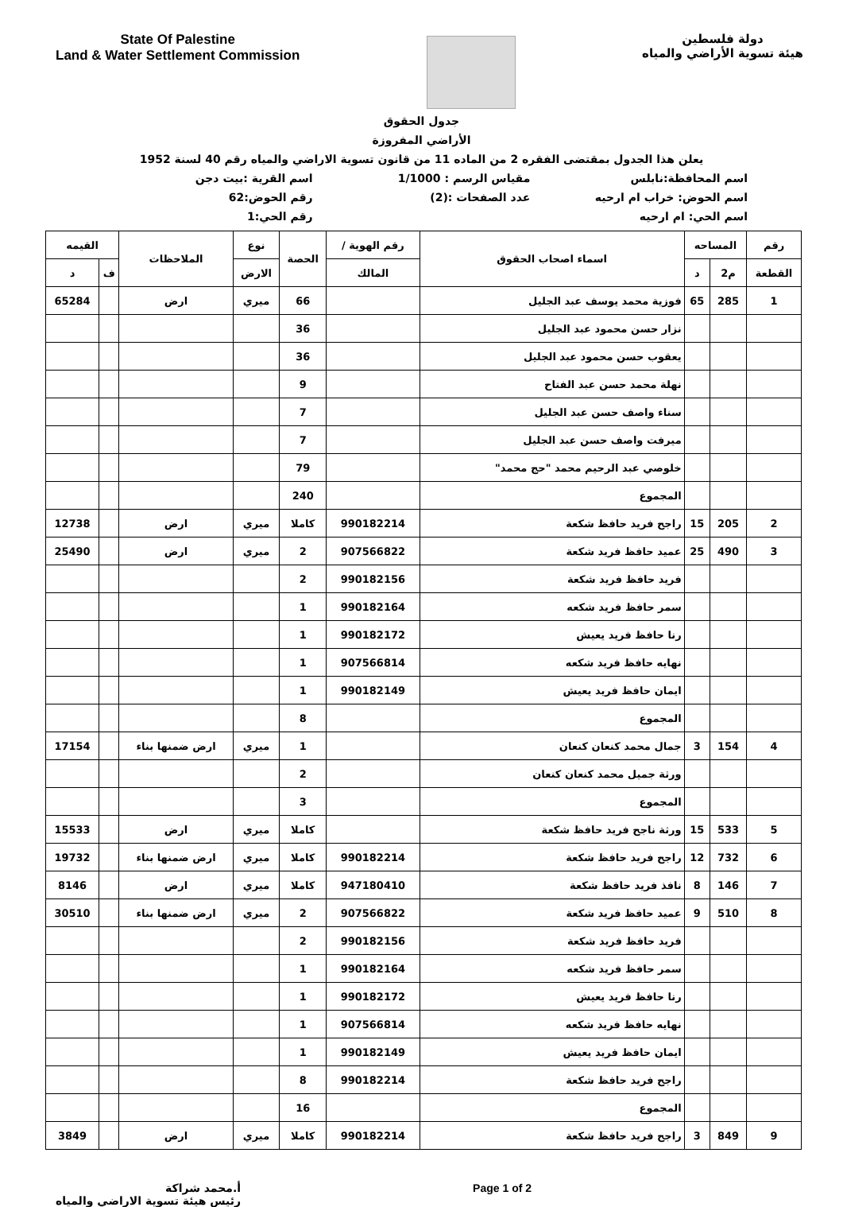State Of Palestine
Land & Water Settlement Commission
دولة فلسطين
هيئة تسوية الأراضي والمياه
جدول الحقوق
الأراضي المفروزة
يعلن هذا الجدول بمقتضى الفقره 2 من الماده 11 من قانون تسوية الاراضي والمياه رقم 40 لسنة 1952
اسم المحافظة:نابلس
مقياس الرسم : 1/1000
اسم القرية :بيت دجن
اسم الحوض: خراب ام ارحيه
عدد الصفحات :(2)
رقم الحوض:62
اسم الحي: ام ارحيه
رقم الحي:1
| رقم | المساحه | | اسماء اصحاب الحقوق | رقم الهوية / | الحصة | نوع | الملاحظات | القيمه | |
| --- | --- | --- | --- | --- | --- | --- | --- | --- | --- |
| القطعة | م2 | د | | المالك | | الارض | | ف | د |
| 1 | 285 | 65 | فوزية محمد يوسف عبد الجليل | | 66 | ميري | ارض | | 65284 |
| | | | نزار حسن محمود عبد الجليل | | 36 | | | | |
| | | | يعقوب حسن محمود عبد الجليل | | 36 | | | | |
| | | | نهلة محمد حسن عبد الفتاح | | 9 | | | | |
| | | | سناء واصف حسن عبد الجليل | | 7 | | | | |
| | | | ميرفت واصف حسن عبد الجليل | | 7 | | | | |
| | | | خلوصي عبد الرحيم محمد "حج محمد" | | 79 | | | | |
| | | | المجموع | | 240 | | | | |
| 2 | 205 | 15 | راجح فريد حافظ شكعة | 990182214 | كاملا | ميري | ارض | | 12738 |
| 3 | 490 | 25 | عميد حافظ فريد شكعة | 907566822 | 2 | ميري | ارض | | 25490 |
| | | | فريد حافظ فريد شكعة | 990182156 | 2 | | | | |
| | | | سمر حافظ فريد شكعه | 990182164 | 1 | | | | |
| | | | رنا حافظ فريد يعيش | 990182172 | 1 | | | | |
| | | | نهايه حافظ فريد شكعه | 907566814 | 1 | | | | |
| | | | ايمان حافظ فريد يعيش | 990182149 | 1 | | | | |
| | | | المجموع | | 8 | | | | |
| 4 | 154 | 3 | جمال محمد كنعان كنعان | | 1 | ميري | ارض ضمنها بناء | | 17154 |
| | | | ورثة جميل محمد كنعان كنعان | | 2 | | | | |
| | | | المجموع | | 3 | | | | |
| 5 | 533 | 15 | ورثة ناجح فريد حافظ شكعة | | كاملا | ميري | ارض | | 15533 |
| 6 | 732 | 12 | راجح فريد حافظ شكعة | 990182214 | كاملا | ميري | ارض ضمنها بناء | | 19732 |
| 7 | 146 | 8 | نافذ فريد حافظ شكعة | 947180410 | كاملا | ميري | ارض | | 8146 |
| 8 | 510 | 9 | عميد حافظ فريد شكعة | 907566822 | 2 | ميري | ارض ضمنها بناء | | 30510 |
| | | | فريد حافظ فريد شكعة | 990182156 | 2 | | | | |
| | | | سمر حافظ فريد شكعه | 990182164 | 1 | | | | |
| | | | رنا حافظ فريد يعيش | 990182172 | 1 | | | | |
| | | | نهايه حافظ فريد شكعه | 907566814 | 1 | | | | |
| | | | ايمان حافظ فريد يعيش | 990182149 | 1 | | | | |
| | | | راجح فريد حافظ شكعة | 990182214 | 8 | | | | |
| | | | المجموع | | 16 | | | | |
| 9 | 849 | 3 | راجح فريد حافظ شكعة | 990182214 | كاملا | ميري | ارض | | 3849 |
Page 1 of 2 أ.محمد شراكة
رئيس هيئة تسوية الاراضي والمياه